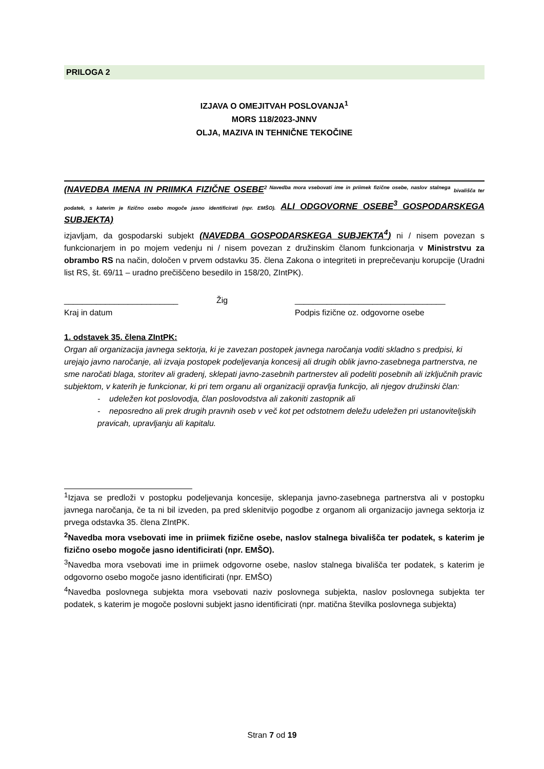PRILOGA 2
IZJAVA O OMEJITVAH POSLOVANJA<sup>1</sup>
MORS 118/2023-JNNV
OLJA, MAZIVA IN TEHNIČNE TEKOČINE
(NAVEDBA IMENA IN PRIIMKA FIZIČNE OSEBE<sup>2 Navedba mora vsebovati ime in priimek fizične osebe, naslov stalnega</sup> bivališča ter podatek, s katerim je fizično osebo mogoče jasno identificirati (npr. EMŠO). ALI ODGOVORNE OSEBE<sup>3</sup> GOSPODARSKEGA SUBJEKTA)
izjavljam, da gospodarski subjekt (NAVEDBA GOSPODARSKEGA SUBJEKTA<sup>4</sup>) ni / nisem povezan s funkcionarjem in po mojem vedenju ni / nisem povezan z družinskim članom funkcionarja v Ministrstvu za obrambo RS na način, določen v prvem odstavku 35. člena Zakona o integriteti in preprečevanju korupcije (Uradni list RS, št. 69/11 – uradno prečiščeno besedilo in 158/20, ZIntPK).
_________________________ Žig
Kraj in datum
_________________________________
Podpis fizične oz. odgovorne osebe
1. odstavek 35. člena ZIntPK:
Organ ali organizacija javnega sektorja, ki je zavezan postopek javnega naročanja voditi skladno s predpisi, ki urejajo javno naročanje, ali izvaja postopek podeljevanja koncesij ali drugih oblik javno-zasebnega partnerstva, ne sme naročati blaga, storitev ali gradenj, sklepati javno-zasebnih partnerstev ali podeliti posebnih ali izključnih pravic subjektom, v katerih je funkcionar, ki pri tem organu ali organizaciji opravlja funkcijo, ali njegov družinski član:
- udeležen kot poslovodja, član poslovodstva ali zakoniti zastopnik ali
- neposredno ali prek drugih pravnih oseb v več kot pet odstotnem deležu udeležen pri ustanoviteljskih pravicah, upravljanju ali kapitalu.
<sup>1</sup> Izjava se predloži v postopku podeljevanja koncesije, sklepanja javno-zasebnega partnerstva ali v postopku javnega naročanja, če ta ni bil izveden, pa pred sklenitvijo pogodbe z organom ali organizacijo javnega sektorja iz prvega odstavka 35. člena ZIntPK.
<sup>2</sup> Navedba mora vsebovati ime in priimek fizične osebe, naslov stalnega bivališča ter podatek, s katerim je fizično osebo mogoče jasno identificirati (npr. EMŠO).
<sup>3</sup> Navedba mora vsebovati ime in priimek odgovorne osebe, naslov stalnega bivališča ter podatek, s katerim je odgovorno osebo mogoče jasno identificirati (npr. EMŠO)
<sup>4</sup> Navedba poslovnega subjekta mora vsebovati naziv poslovnega subjekta, naslov poslovnega subjekta ter podatek, s katerim je mogoče poslovni subjekt jasno identificirati (npr. matična številka poslovnega subjekta)
Stran 7 od 19